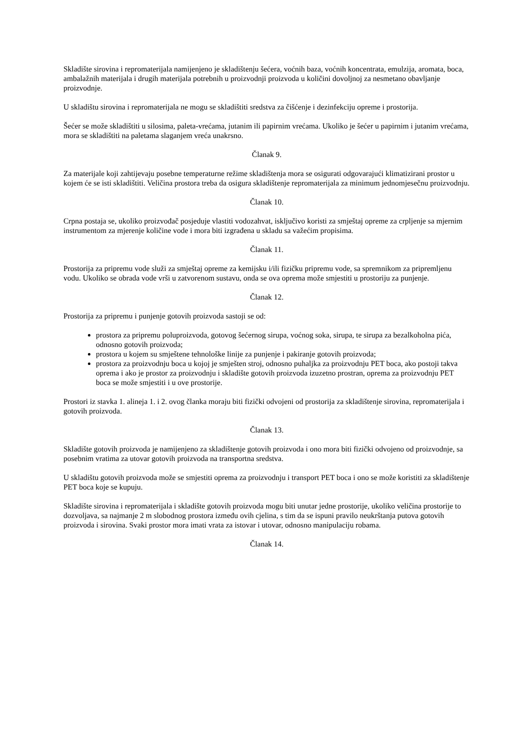Skladište sirovina i repromaterijala namijenjeno je skladištenju šećera, voćnih baza, voćnih koncentrata, emulzija, aromata, boca, ambalažnih materijala i drugih materijala potrebnih u proizvodnji proizvoda u količini dovoljnoj za nesmetano obavljanje proizvodnje.
U skladištu sirovina i repromaterijala ne mogu se skladištiti sredstva za čišćenje i dezinfekciju opreme i prostorija.
Šećer se može skladištiti u silosima, paleta-vrećama, jutanim ili papirnim vrećama. Ukoliko je šećer u papirnim i jutanim vrećama, mora se skladištiti na paletama slaganjem vreća unakrsno.
Članak 9.
Za materijale koji zahtijevaju posebne temperaturne režime skladištenja mora se osigurati odgovarajući klimatizirani prostor u kojem će se isti skladištiti. Veličina prostora treba da osigura skladištenje repromaterijala za minimum jednomjesečnu proizvodnju.
Članak 10.
Crpna postaja se, ukoliko proizvođač posjeduje vlastiti vodozahvat, isključivo koristi za smještaj opreme za crpljenje sa mjernim instrumentom za mjerenje količine vode i mora biti izgrađena u skladu sa važećim propisima.
Članak 11.
Prostorija za pripremu vode služi za smještaj opreme za kemijsku i/ili fizičku pripremu vode, sa spremnikom za pripremljenu vodu. Ukoliko se obrada vode vrši u zatvorenom sustavu, onda se ova oprema može smjestiti u prostoriju za punjenje.
Članak 12.
Prostorija za pripremu i punjenje gotovih proizvoda sastoji se od:
prostora za pripremu poluproizvoda, gotovog šećernog sirupa, voćnog soka, sirupa, te sirupa za bezalkoholna pića, odnosno gotovih proizvoda;
prostora u kojem su smještene tehnološke linije za punjenje i pakiranje gotovih proizvoda;
prostora za proizvodnju boca u kojoj je smješten stroj, odnosno puhaljka za proizvodnju PET boca, ako postoji takva oprema i ako je prostor za proizvodnju i skladište gotovih proizvoda izuzetno prostran, oprema za proizvodnju PET boca se može smjestiti i u ove prostorije.
Prostori iz stavka 1. alineja 1. i 2. ovog članka moraju biti fizički odvojeni od prostorija za skladištenje sirovina, repromaterijala i gotovih proizvoda.
Članak 13.
Skladište gotovih proizvoda je namijenjeno za skladištenje gotovih proizvoda i ono mora biti fizički odvojeno od proizvodnje, sa posebnim vratima za utovar gotovih proizvoda na transportna sredstva.
U skladištu gotovih proizvoda može se smjestiti oprema za proizvodnju i transport PET boca i ono se može koristiti za skladištenje PET boca koje se kupuju.
Skladište sirovina i repromaterijala i skladište gotovih proizvoda mogu biti unutar jedne prostorije, ukoliko veličina prostorije to dozvoljava, sa najmanje 2 m slobodnog prostora između ovih cjelina, s tim da se ispuni pravilo neukrštanja putova gotovih proizvoda i sirovina. Svaki prostor mora imati vrata za istovar i utovar, odnosno manipulaciju robama.
Članak 14.